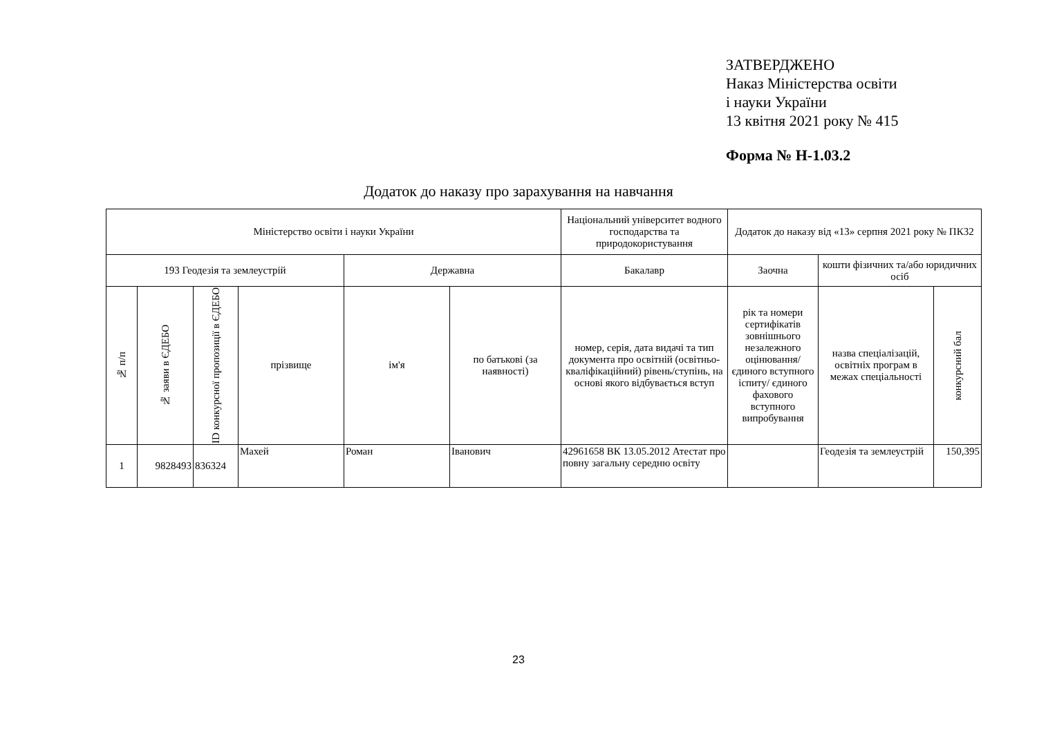ЗАТВЕРДЖЕНО
Наказ Міністерства освіти
і науки України
13 квітня 2021 року № 415
Форма № Н-1.03.2
Додаток до наказу про зарахування на навчання
| Міністерство освіти і науки України | | | | | | Національний університет водного господарства та природокористування | Додаток до наказу від «13» серпня 2021 року № ПК32 | | |
| 193 Геодезія та землеустрій | | | | Державна | | Бакалавр | Заочна | кошти фізичних та/або юридичних осіб | |
| № п/п | № заяви в ЄДЕБО | ID конкурсної пропозиції в ЄДЕБО | прізвище | ім'я | по батькові (за наявності) | номер, серія, дата видачі та тип документа про освітній (освітньо-кваліфікаційний) рівень/ступінь, на основі якого відбувається вступ | рік та номери сертифікатів зовнішнього незалежного оцінювання/ єдиного вступного іспиту/ єдиного фахового вступного випробування | назва спеціалізацій, освітніх програм в межах спеціальності | конкурсний бал |
| 1 | 9828493 | 836324 | Махей | Роман | Іванович | 42961658 ВК 13.05.2012 Атестат про повну загальну середню освіту | | Геодезія та землеустрій | 150,395 |
23